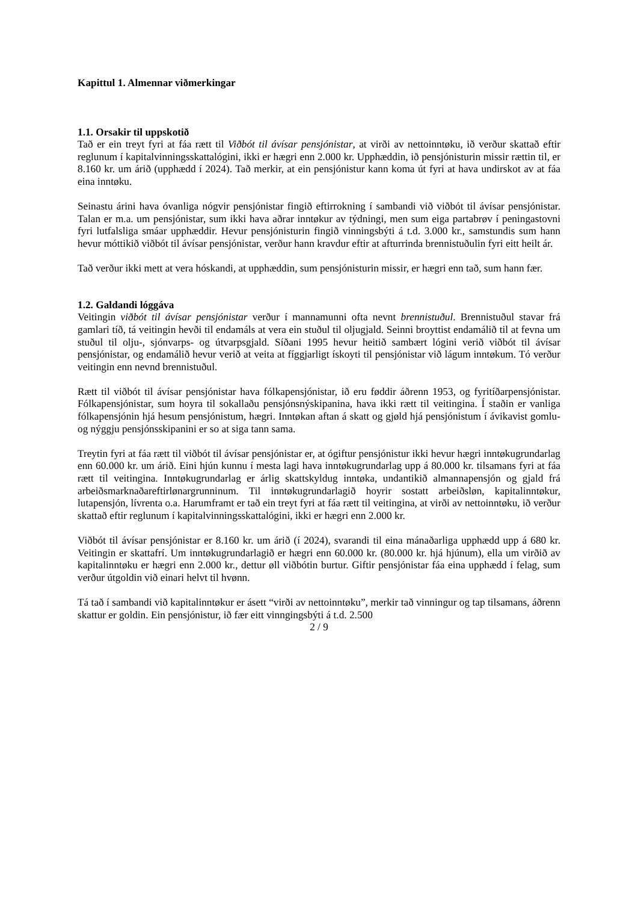Kapittul 1. Almennar viðmerkingar
1.1. Orsakir til uppskotið
Tað er ein treyt fyri at fáa rætt til Viðbót til ávísar pensjónistar, at virði av nettoinntøku, ið verður skattað eftir reglunum í kapitalvinningsskattalógini, ikki er hægri enn 2.000 kr. Upphæddin, ið pensjónisturin missir rættin til, er 8.160 kr. um árið (upphædd í 2024). Tað merkir, at ein pensjónistur kann koma út fyri at hava undirskot av at fáa eina inntøku.
Seinastu árini hava óvanliga nógvir pensjónistar fingið eftirrokning í sambandi við viðbót til ávísar pensjónistar. Talan er m.a. um pensjónistar, sum ikki hava aðrar inntøkur av týdningi, men sum eiga partabrøv í peningastovni fyri lutfalsliga smáar upphæddir. Hevur pensjónisturin fingið vinningsbýti á t.d. 3.000 kr., samstundis sum hann hevur móttikið viðbót til ávísar pensjónistar, verður hann kravdur eftir at afturrinda brennistuðulin fyri eitt heilt ár.
Tað verður ikki mett at vera hóskandi, at upphæddin, sum pensjónisturin missir, er hægri enn tað, sum hann fær.
1.2. Galdandi lóggáva
Veitingin viðbót til ávísar pensjónistar verður í mannamunni ofta nevnt brennistuðul. Brennistuðul stavar frá gamlari tíð, tá veitingin hevði til endamáls at vera ein stuðul til oljugjald. Seinni broyttist endamálið til at fevna um stuðul til olju-, sjónvarps- og útvarpsgjald. Síðani 1995 hevur heitið sambært lógini verið viðbót til ávísar pensjónistar, og endamálið hevur verið at veita at fíggjarligt ískoyti til pensjónistar við lágum inntøkum. Tó verður veitingin enn nevnd brennistuðul.
Rætt til viðbót til ávísar pensjónistar hava fólkapensjónistar, ið eru føddir áðrenn 1953, og fyritíðarpensjónistar. Fólkapensjónistar, sum hoyra til sokallaðu pensjónsnýskipanina, hava ikki rætt til veitingina. Í staðin er vanliga fólkapensjónin hjá hesum pensjónistum, hægri. Inntøkan aftan á skatt og gjøld hjá pensjónistum í ávikavist gomlu- og nýggju pensjónsskipanini er so at siga tann sama.
Treytin fyri at fáa rætt til viðbót til ávísar pensjónistar er, at ógiftur pensjónistur ikki hevur hægri inntøkugrundarlag enn 60.000 kr. um árið. Eini hjún kunnu í mesta lagi hava inntøkugrundarlag upp á 80.000 kr. tilsamans fyri at fáa rætt til veitingina. Inntøkugrundarlag er árlig skattskyldug inntøka, undantikið almannapensjón og gjald frá arbeiðsmarknaðareftirlønargrunninum. Til inntøkugrundarlagið hoyrir sostatt arbeiðsløn, kapitalinntøkur, lutapensjón, lívrenta o.a. Harumframt er tað ein treyt fyri at fáa rætt til veitingina, at virði av nettoinntøku, ið verður skattað eftir reglunum í kapitalvinningsskattalógini, ikki er hægri enn 2.000 kr.
Viðbót til ávísar pensjónistar er 8.160 kr. um árið (í 2024), svarandi til eina mánaðarliga upphædd upp á 680 kr. Veitingin er skattafrí. Um inntøkugrundarlagið er hægri enn 60.000 kr. (80.000 kr. hjá hjúnum), ella um virðið av kapitalinntøku er hægri enn 2.000 kr., dettur øll viðbótin burtur. Giftir pensjónistar fáa eina upphædd í felag, sum verður útgoldin við einari helvt til hvønn.
Tá tað í sambandi við kapitalinntøkur er ásett “virði av nettoinntøku”, merkir tað vinningur og tap tilsamans, áðrenn skattur er goldin. Ein pensjónistur, ið fær eitt vinngingsbýti á t.d. 2.500
2 / 9